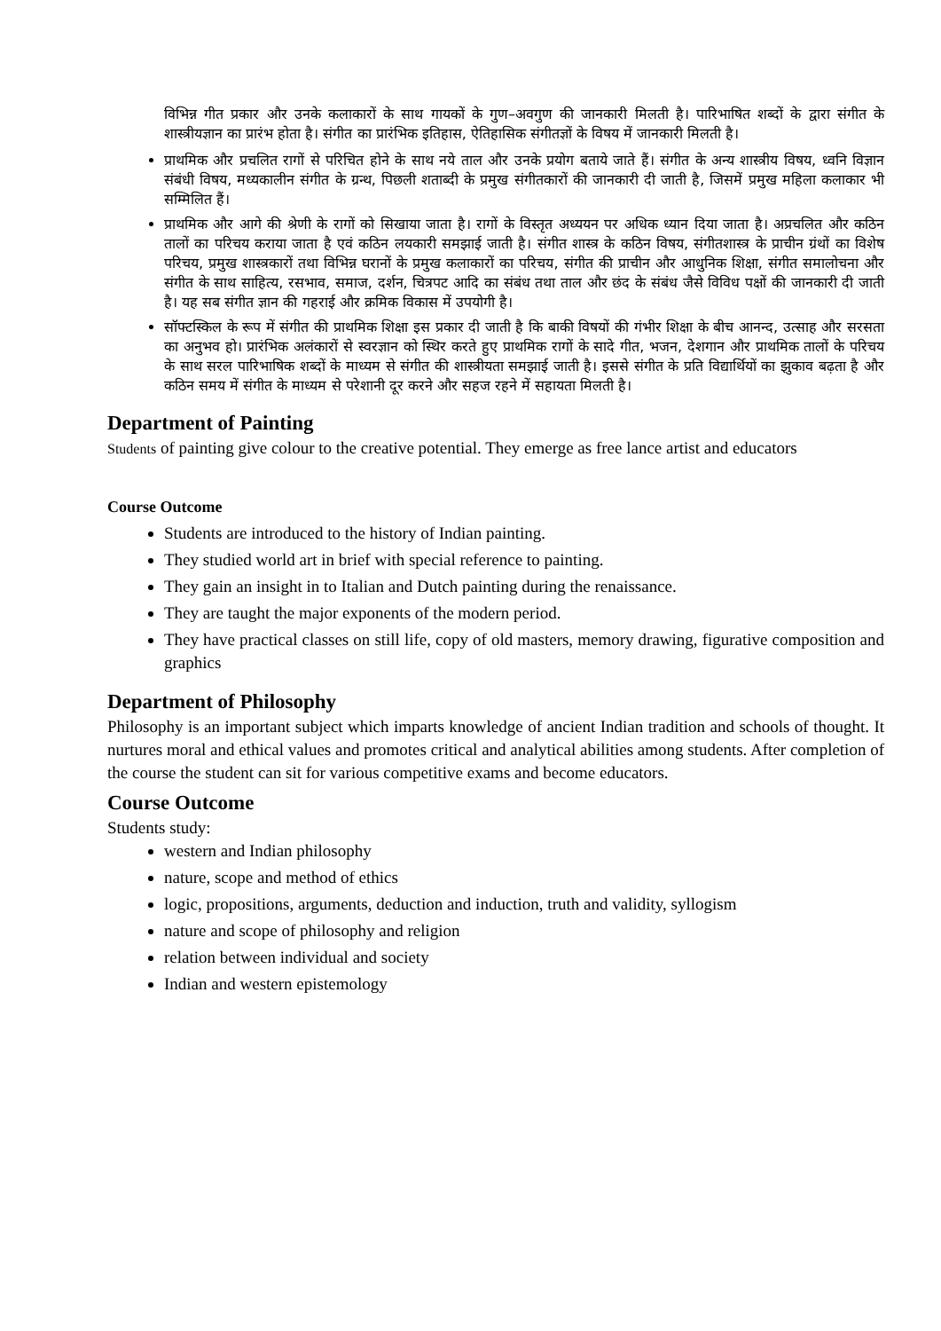विभिन्न गीत प्रकार और उनके कलाकारों के साथ गायकों के गुण–अवगुण की जानकारी मिलती है। पारिभाषित शब्दों के द्वारा संगीत के शास्त्रीयज्ञान का प्रारंभ होता है। संगीत का प्रारंभिक इतिहास, ऐतिहासिक संगीतज्ञों के विषय में जानकारी मिलती है।
प्राथमिक और प्रचलित रागों से परिचित होने के साथ नये ताल और उनके प्रयोग बताये जाते हैं। संगीत के अन्य शास्त्रीय विषय, ध्वनि विज्ञान संबंधी विषय, मध्यकालीन संगीत के ग्रन्थ, पिछली शताब्दी के प्रमुख संगीतकारों की जानकारी दी जाती है, जिसमें प्रमुख महिला कलाकार भी सम्मिलित हैं।
प्राथमिक और आगे की श्रेणी के रागों को सिखाया जाता है। रागों के विस्तृत अध्ययन पर अधिक ध्यान दिया जाता है। अप्रचलित और कठिन तालों का परिचय कराया जाता है एवं कठिन लयकारी समझाई जाती है। संगीत शास्त्र के कठिन विषय, संगीतशास्त्र के प्राचीन ग्रंथों का विशेष परिचय, प्रमुख शास्त्रकारों तथा विभिन्न घरानों के प्रमुख कलाकारों का परिचय, संगीत की प्राचीन और आधुनिक शिक्षा, संगीत समालोचना और संगीत के साथ साहित्य, रसभाव, समाज, दर्शन, चित्रपट आदि का संबंध तथा ताल और छंद के संबंध जैसे विविध पक्षों की जानकारी दी जाती है। यह सब संगीत ज्ञान की गहराई और क्रमिक विकास में उपयोगी है।
सॉफ्टस्किल के रूप में संगीत की प्राथमिक शिक्षा इस प्रकार दी जाती है कि बाकी विषयों की गंभीर शिक्षा के बीच आनन्द, उत्साह और सरसता का अनुभव हो। प्रारंभिक अलंकारों से स्वरज्ञान को स्थिर करते हुए प्राथमिक रागों के सादे गीत, भजन, देशगान और प्राथमिक तालों के परिचय के साथ सरल पारिभाषिक शब्दों के माध्यम से संगीत की शास्त्रीयता समझाई जाती है। इससे संगीत के प्रति विद्यार्थियों का झुकाव बढ़ता है और कठिन समय में संगीत के माध्यम से परेशानी दूर करने और सहज रहने में सहायता मिलती है।
Department of Painting
Students of painting give colour to the creative potential. They emerge as free lance artist and educators
Course Outcome
Students are introduced to the history of Indian painting.
They studied world art in brief with special reference to painting.
They gain an insight in to Italian and Dutch painting during the renaissance.
They are taught the major exponents of the modern period.
They have practical classes on still life, copy of old masters, memory drawing, figurative composition and graphics
Department of Philosophy
Philosophy is an important subject which imparts knowledge of ancient Indian tradition and schools of thought. It nurtures moral and ethical values and promotes critical and analytical abilities among students. After completion of the course the student can sit for various competitive exams and become educators.
Course Outcome
Students study:
western and Indian philosophy
nature, scope and method of ethics
logic, propositions, arguments, deduction and induction, truth and validity, syllogism
nature and scope of philosophy and religion
relation between individual and society
Indian and western epistemology